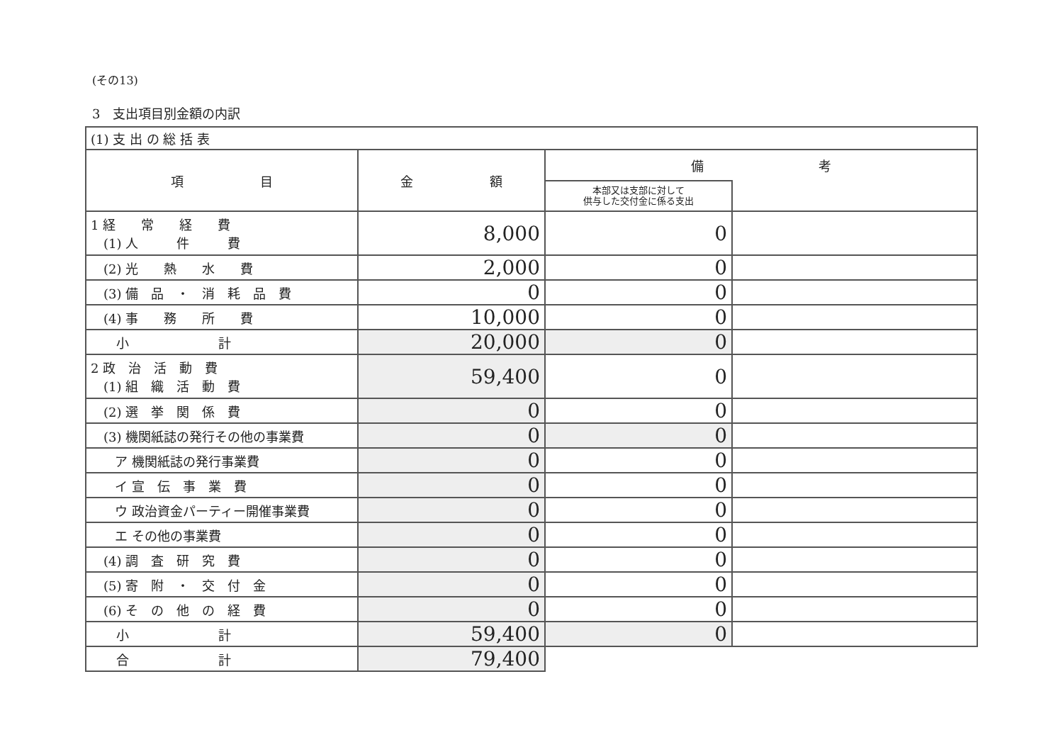(その13)
3　支出項目別金額の内訳
| (1) 支 出 の 総 括 表 | | | |
| 項 目 | 金 額 | 備 考 | |
| | | 本部又は支部に対して 供与した交付金に係る支出 | |
| 1 経 常 経 費 (1) 人 件 費 | 8,000 | 0 | |
| (2) 光 熱 水 費 | 2,000 | 0 | |
| (3) 備 品 ・ 消 耗 品 費 | 0 | 0 | |
| (4) 事 務 所 費 | 10,000 | 0 | |
| 小 計 | 20,000 | 0 | |
| 2 政 治 活 動 費 (1) 組 織 活 動 費 | 59,400 | 0 | |
| (2) 選 挙 関 係 費 | 0 | 0 | |
| (3) 機関紙誌の発行その他の事業費 | 0 | 0 | |
| ア 機関紙誌の発行事業費 | 0 | 0 | |
| イ 宣 伝 事 業 費 | 0 | 0 | |
| ウ 政治資金パーティー開催事業費 | 0 | 0 | |
| エ その他の事業費 | 0 | 0 | |
| (4) 調 査 研 究 費 | 0 | 0 | |
| (5) 寄 附 ・ 交 付 金 | 0 | 0 | |
| (6) そ の 他 の 経 費 | 0 | 0 | |
| 小 計 | 59,400 | 0 | |
| 合 計 | 79,400 | | |